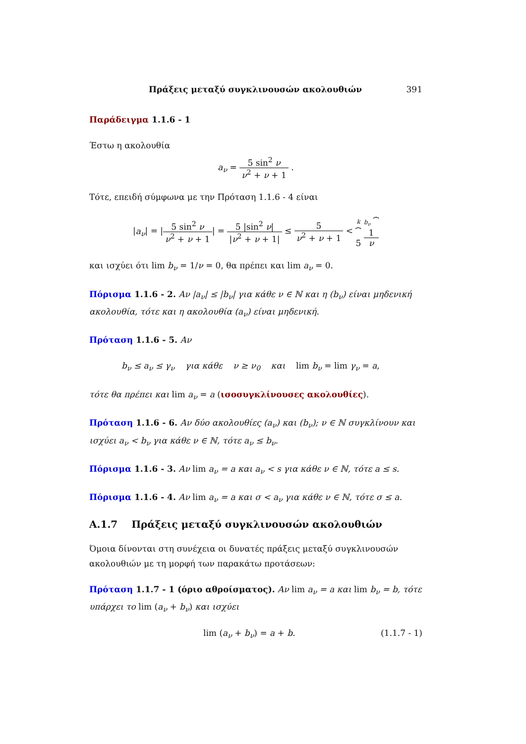Πράξεις μεταξύ συγκλινουσών ακολουθιών 391
Παράδειγμα 1.1.6 - 1
Έστω η ακολουθία
a<sub>ν</sub> = 5 sin<sup>2</sup> ν ν<sup>2</sup> + ν + 1 .
Τότε, επειδή σύμφωνα με την Πρόταση 1.1.6 - 4 είναι
|a<sub>ν</sub>| = |5 sin<sup>2</sup> ν ν<sup>2</sup> + ν + 1| = 5 |sin<sup>2</sup> ν| |ν<sup>2</sup> + ν + 1| ≤ 5 ν<sup>2</sup> + ν + 1 < k
⏞
5 b<sub>ν</sub> ⏞ 1 ν
και ισχύει ότι lim b<sub>ν</sub> = 1/ν = 0, θα πρέπει και lim a<sub>ν</sub> = 0.
Πόρισμα 1.1.6 - 2. Αν |a<sub>ν</sub>| ≤ |b<sub>ν</sub>| για κάθε ν ∈ ℕ και η (b<sub>ν</sub>) είναι μηδενική ακολουθία, τότε και η ακολουθία (a<sub>ν</sub>) είναι μηδενική.
Πρόταση 1.1.6 - 5. Αν
b<sub>ν</sub> ≤ a<sub>ν</sub> ≤ γ<sub>ν</sub> για κάθε ν ≥ ν<sub>0</sub> και lim b<sub>ν</sub> = lim γ<sub>ν</sub> = a,
τότε θα πρέπει και lim a<sub>ν</sub> = a (ισοσυγκλίνουσες ακολουθίες).
Πρόταση 1.1.6 - 6. Αν δύο ακολουθίες (a<sub>ν</sub>) και (b<sub>ν</sub>); ν ∈ ℕ συγκλίνουν και ισχύει a<sub>ν</sub> < b<sub>ν</sub> για κάθε ν ∈ ℕ, τότε a<sub>ν</sub> ≤ b<sub>ν</sub>.
Πόρισμα 1.1.6 - 3. Αν lim a<sub>ν</sub> = a και a<sub>ν</sub> < s για κάθε ν ∈ ℕ, τότε a ≤ s.
Πόρισμα 1.1.6 - 4. Αν lim a<sub>ν</sub> = a και σ < a<sub>ν</sub> για κάθε ν ∈ ℕ, τότε σ ≤ a.
A.1.7 Πράξεις μεταξύ συγκλινουσών ακολουθιών
Όμοια δίνονται στη συνέχεια οι δυνατές πράξεις μεταξύ συγκλινουσών ακολουθιών με τη μορφή των παρακάτω προτάσεων:
Πρόταση 1.1.7 - 1 (όριο αθροίσματος). Αν lim a<sub>ν</sub> = a και lim b<sub>ν</sub> = b, τότε υπάρχει το lim (a<sub>ν</sub> + b<sub>ν</sub>) και ισχύει
lim (a<sub>ν</sub> + b<sub>ν</sub>) = a + b. (1.1.7 - 1)